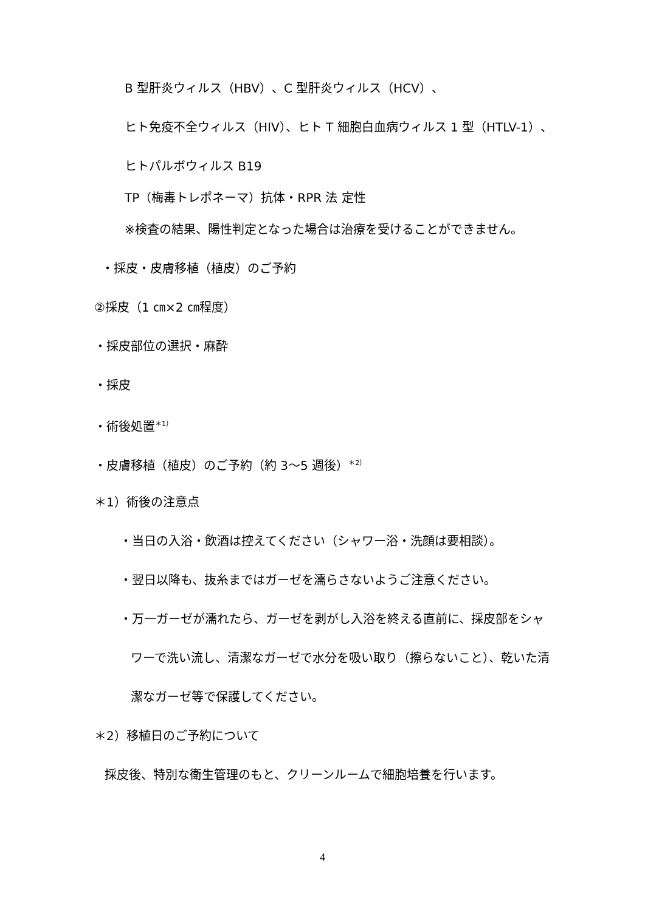B 型肝炎ウィルス（HBV）、C 型肝炎ウィルス（HCV）、
ヒト免疫不全ウィルス（HIV）、ヒト T 細胞白血病ウィルス 1 型（HTLV-1）、
ヒトパルボウィルス B19
TP（梅毒トレポネーマ）抗体・RPR 法 定性
※検査の結果、陽性判定となった場合は治療を受けることができません。
・採皮・皮膚移植（植皮）のご予約
②採皮（1 ㎝×2 ㎝程度）
・採皮部位の選択・麻酔
・採皮
・術後処置<sup>＊1）</sup>
・皮膚移植（植皮）のご予約（約 3～5 週後）<sup>＊2）</sup>
＊1）術後の注意点
・当日の入浴・飲酒は控えてください（シャワー浴・洗顔は要相談）。
・翌日以降も、抜糸まではガーゼを濡らさないようご注意ください。
・万一ガーゼが濡れたら、ガーゼを剥がし入浴を終える直前に、採皮部をシャ
ワーで洗い流し、清潔なガーゼで水分を吸い取り（擦らないこと）、乾いた清
潔なガーゼ等で保護してください。
＊2）移植日のご予約について
採皮後、特別な衛生管理のもと、クリーンルームで細胞培養を行います。
4